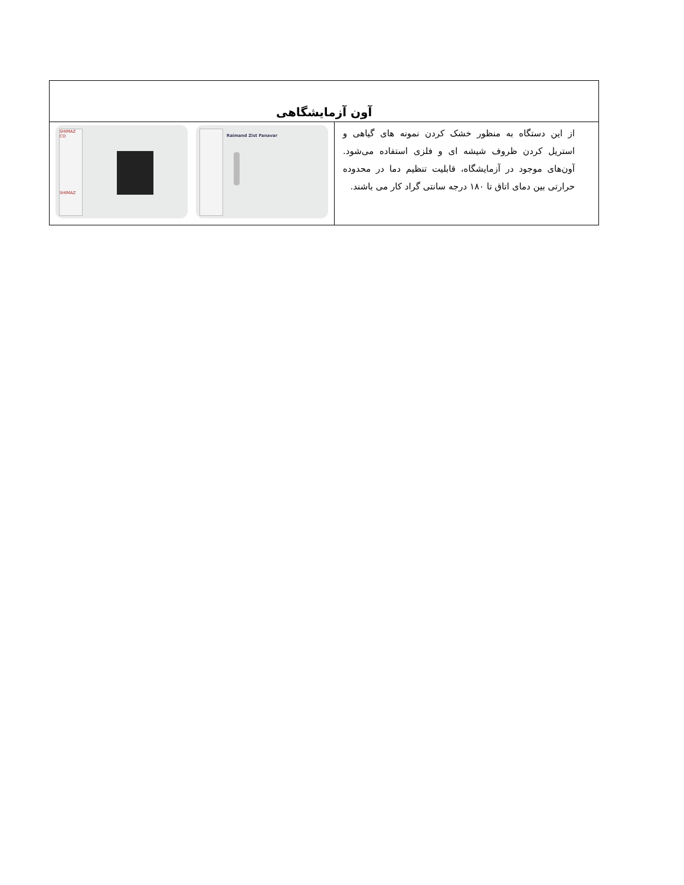| آون آزمایشگاهی | |
| --- | --- |
| از این دستگاه به منظور خشک کردن نمونه های گیاهی و استریل کردن ظروف شیشه ای و فلزی استفاده می‌شود. آون‌های موجود در آزمایشگاه، قابلیت تنظیم دما در محدوده حرارتی بین دمای اتاق تا ۱۸۰ درجه سانتی گراد کار می باشند. | SHIMAZ CO SHIMAZ Raimand Zist Fanavar |